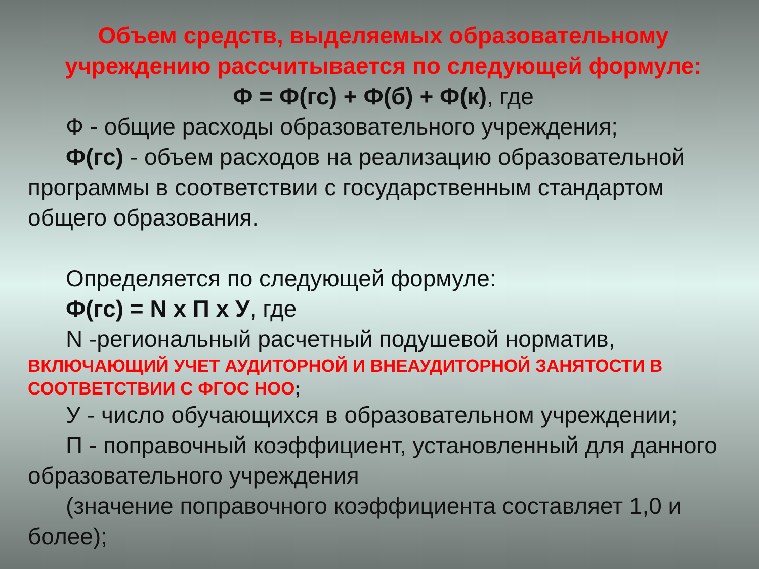Объем средств, выделяемых образовательному учреждению рассчитывается по следующей формуле:
Ф = Ф(гс) + Ф(б) + Ф(к), где
Ф - общие расходы образовательного учреждения;
Ф(гс) - объем расходов на реализацию образовательной программы в соответствии с государственным стандартом общего образования.
Определяется по следующей формуле:
Ф(гс) = N x П x У, где
N -региональный расчетный подушевой норматив,
ВКЛЮЧАЮЩИЙ УЧЕТ АУДИТОРНОЙ И ВНЕАУДИТОРНОЙ ЗАНЯТОСТИ В СООТВЕТСТВИИ С ФГОС НОО;
У - число обучающихся в образовательном учреждении;
П - поправочный коэффициент, установленный для данного образовательного учреждения
(значение поправочного коэффициента составляет 1,0 и более);